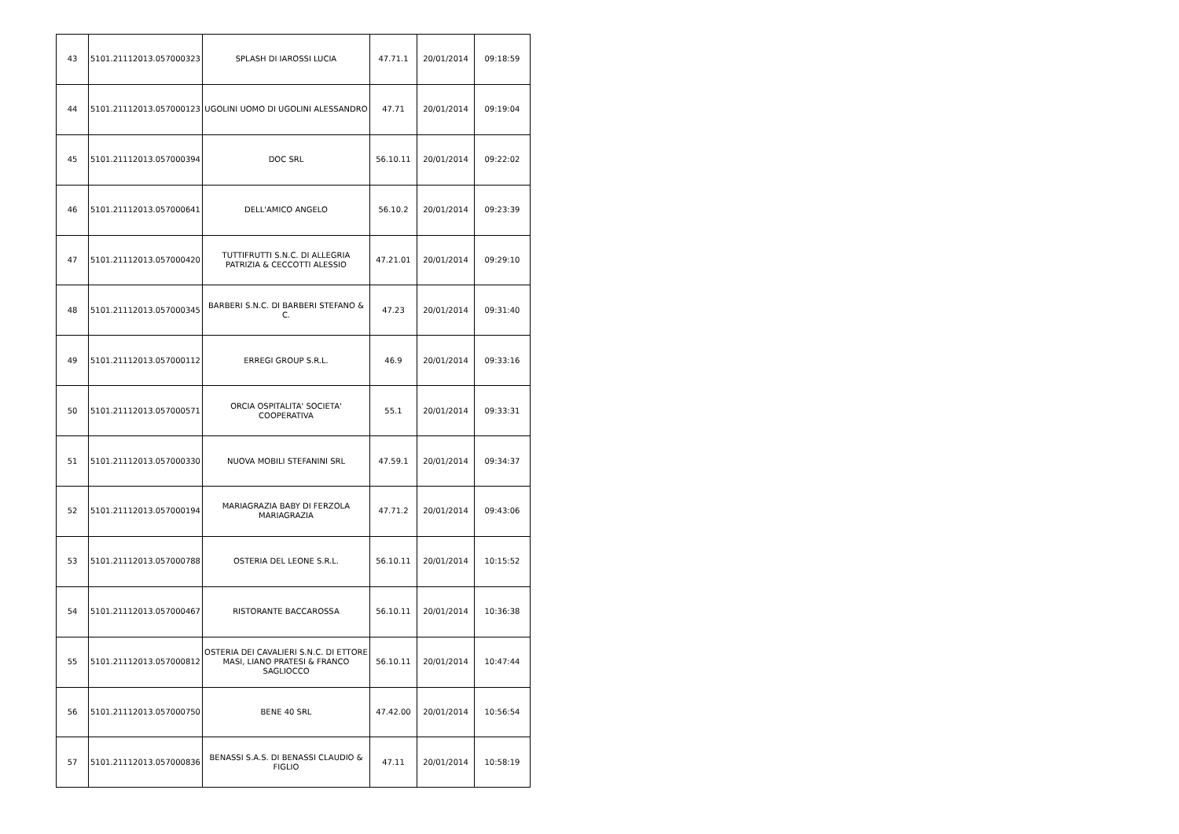| 43 | 5101.21112013.057000323 | SPLASH DI IAROSSI LUCIA | 47.71.1 | 20/01/2014 | 09:18:59 |
| 44 | 5101.21112013.057000123 | UGOLINI UOMO DI UGOLINI ALESSANDRO | 47.71 | 20/01/2014 | 09:19:04 |
| 45 | 5101.21112013.057000394 | DOC SRL | 56.10.11 | 20/01/2014 | 09:22:02 |
| 46 | 5101.21112013.057000641 | DELL'AMICO ANGELO | 56.10.2 | 20/01/2014 | 09:23:39 |
| 47 | 5101.21112013.057000420 | TUTTIFRUTTI S.N.C. DI ALLEGRIA PATRIZIA & CECCOTTI ALESSIO | 47.21.01 | 20/01/2014 | 09:29:10 |
| 48 | 5101.21112013.057000345 | BARBERI S.N.C. DI BARBERI STEFANO & C. | 47.23 | 20/01/2014 | 09:31:40 |
| 49 | 5101.21112013.057000112 | ERREGI GROUP S.R.L. | 46.9 | 20/01/2014 | 09:33:16 |
| 50 | 5101.21112013.057000571 | ORCIA OSPITALITA' SOCIETA' COOPERATIVA | 55.1 | 20/01/2014 | 09:33:31 |
| 51 | 5101.21112013.057000330 | NUOVA MOBILI STEFANINI SRL | 47.59.1 | 20/01/2014 | 09:34:37 |
| 52 | 5101.21112013.057000194 | MARIAGRAZIA BABY DI FERZOLA MARIAGRAZIA | 47.71.2 | 20/01/2014 | 09:43:06 |
| 53 | 5101.21112013.057000788 | OSTERIA DEL LEONE S.R.L. | 56.10.11 | 20/01/2014 | 10:15:52 |
| 54 | 5101.21112013.057000467 | RISTORANTE BACCAROSSA | 56.10.11 | 20/01/2014 | 10:36:38 |
| 55 | 5101.21112013.057000812 | OSTERIA DEI CAVALIERI S.N.C. DI ETTORE MASI, LIANO PRATESI & FRANCO SAGLIOCCO | 56.10.11 | 20/01/2014 | 10:47:44 |
| 56 | 5101.21112013.057000750 | BENE 40 SRL | 47.42.00 | 20/01/2014 | 10:56:54 |
| 57 | 5101.21112013.057000836 | BENASSI S.A.S. DI BENASSI CLAUDIO & FIGLIO | 47.11 | 20/01/2014 | 10:58:19 |